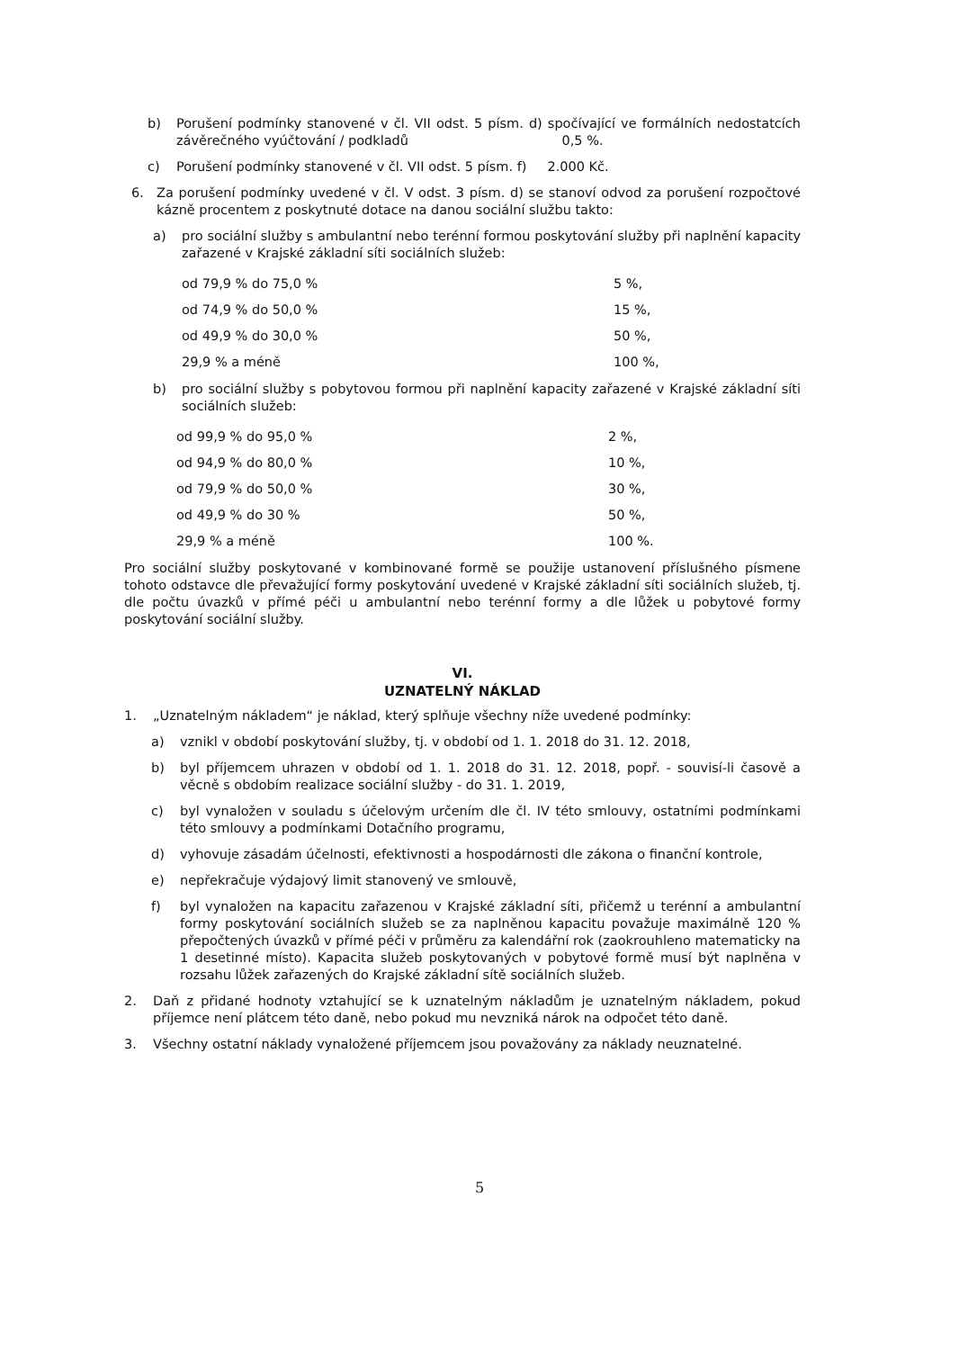b) Porušení podmínky stanovené v čl. VII odst. 5 písm. d) spočívající ve formálních nedostatcích závěrečného vyúčtování / podkladů 0,5 %.
c) Porušení podmínky stanovené v čl. VII odst. 5 písm. f) 2.000 Kč.
6. Za porušení podmínky uvedené v čl. V odst. 3 písm. d) se stanoví odvod za porušení rozpočtové kázně procentem z poskytnuté dotace na danou sociální službu takto:
a) pro sociální služby s ambulantní nebo terénní formou poskytování služby při naplnění kapacity zařazené v Krajské základní síti sociálních služeb:
| od 79,9 % do 75,0 % | 5 %, |
| od 74,9 % do 50,0 % | 15 %, |
| od 49,9 % do 30,0 % | 50 %, |
| 29,9 % a méně | 100 %, |
b) pro sociální služby s pobytovou formou při naplnění kapacity zařazené v Krajské základní síti sociálních služeb:
| od 99,9 % do 95,0 % | 2 %, |
| od 94,9 % do 80,0 % | 10 %, |
| od 79,9 % do 50,0 % | 30 %, |
| od 49,9 % do 30 % | 50 %, |
| 29,9 % a méně | 100 %. |
Pro sociální služby poskytované v kombinované formě se použije ustanovení příslušného písmene tohoto odstavce dle převažující formy poskytování uvedené v Krajské základní síti sociálních služeb, tj. dle počtu úvazků v přímé péči u ambulantní nebo terénní formy a dle lůžek u pobytové formy poskytování sociální služby.
VI.
UZNATELNÝ NÁKLAD
1. „Uznatelným nákladem“ je náklad, který splňuje všechny níže uvedené podmínky:
a) vznikl v období poskytování služby, tj. v období od 1. 1. 2018 do 31. 12. 2018,
b) byl příjemcem uhrazen v období od 1. 1. 2018 do 31. 12. 2018, popř. - souvisí-li časově a věcně s obdobím realizace sociální služby - do 31. 1. 2019,
c) byl vynaložen v souladu s účelovým určením dle čl. IV této smlouvy, ostatními podmínkami této smlouvy a podmínkami Dotačního programu,
d) vyhovuje zásadám účelnosti, efektivnosti a hospodárnosti dle zákona o finanční kontrole,
e) nepřekračuje výdajový limit stanovený ve smlouvě,
f) byl vynaložen na kapacitu zařazenou v Krajské základní síti, přičemž u terénní a ambulantní formy poskytování sociálních služeb se za naplněnou kapacitu považuje maximálně 120 % přepočtených úvazků v přímé péči v průměru za kalendářní rok (zaokrouhleno matematicky na 1 desetinné místo). Kapacita služeb poskytovaných v pobytové formě musí být naplněna v rozsahu lůžek zařazených do Krajské základní sítě sociálních služeb.
2. Daň z přidané hodnoty vztahující se k uznatelným nákladům je uznatelným nákladem, pokud příjemce není plátcem této daně, nebo pokud mu nevzniká nárok na odpočet této daně.
3. Všechny ostatní náklady vynaložené příjemcem jsou považovány za náklady neuznatelné.
5